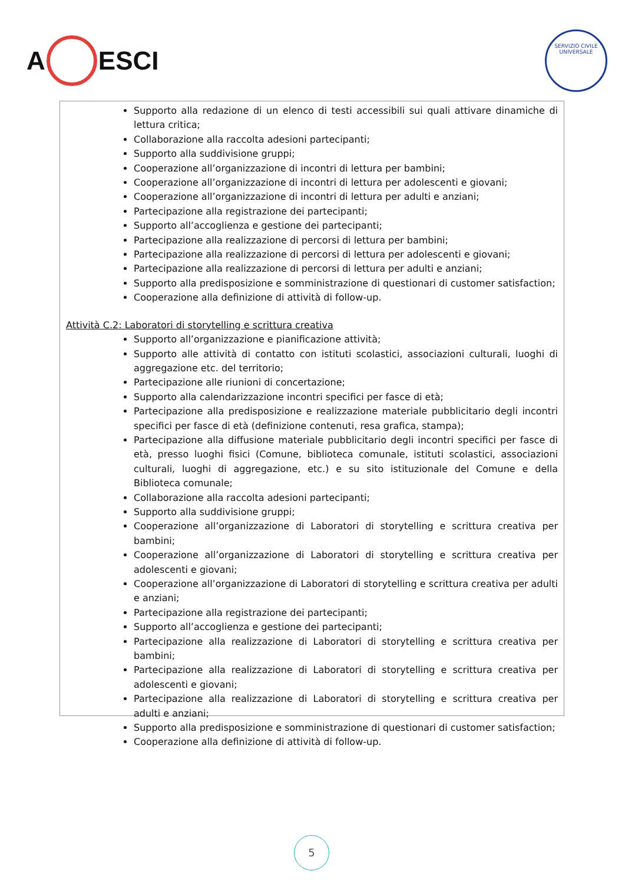A ESCI
SERVIZIO CIVILE UNIVERSALE
Supporto alla redazione di un elenco di testi accessibili sui quali attivare dinamiche di lettura critica;
Collaborazione alla raccolta adesioni partecipanti;
Supporto alla suddivisione gruppi;
Cooperazione all’organizzazione di incontri di lettura per bambini;
Cooperazione all’organizzazione di incontri di lettura per adolescenti e giovani;
Cooperazione all’organizzazione di incontri di lettura per adulti e anziani;
Partecipazione alla registrazione dei partecipanti;
Supporto all’accoglienza e gestione dei partecipanti;
Partecipazione alla realizzazione di percorsi di lettura per bambini;
Partecipazione alla realizzazione di percorsi di lettura per adolescenti e giovani;
Partecipazione alla realizzazione di percorsi di lettura per adulti e anziani;
Supporto alla predisposizione e somministrazione di questionari di customer satisfaction;
Cooperazione alla definizione di attività di follow-up.
Attività C.2: Laboratori di storytelling e scrittura creativa
Supporto all’organizzazione e pianificazione attività;
Supporto alle attività di contatto con istituti scolastici, associazioni culturali, luoghi di aggregazione etc. del territorio;
Partecipazione alle riunioni di concertazione;
Supporto alla calendarizzazione incontri specifici per fasce di età;
Partecipazione alla predisposizione e realizzazione materiale pubblicitario degli incontri specifici per fasce di età (definizione contenuti, resa grafica, stampa);
Partecipazione alla diffusione materiale pubblicitario degli incontri specifici per fasce di età, presso luoghi fisici (Comune, biblioteca comunale, istituti scolastici, associazioni culturali, luoghi di aggregazione, etc.) e su sito istituzionale del Comune e della Biblioteca comunale;
Collaborazione alla raccolta adesioni partecipanti;
Supporto alla suddivisione gruppi;
Cooperazione all’organizzazione di Laboratori di storytelling e scrittura creativa per bambini;
Cooperazione all’organizzazione di Laboratori di storytelling e scrittura creativa per adolescenti e giovani;
Cooperazione all’organizzazione di Laboratori di storytelling e scrittura creativa per adulti e anziani;
Partecipazione alla registrazione dei partecipanti;
Supporto all’accoglienza e gestione dei partecipanti;
Partecipazione alla realizzazione di Laboratori di storytelling e scrittura creativa per bambini;
Partecipazione alla realizzazione di Laboratori di storytelling e scrittura creativa per adolescenti e giovani;
Partecipazione alla realizzazione di Laboratori di storytelling e scrittura creativa per adulti e anziani;
Supporto alla predisposizione e somministrazione di questionari di customer satisfaction;
Cooperazione alla definizione di attività di follow-up.
5